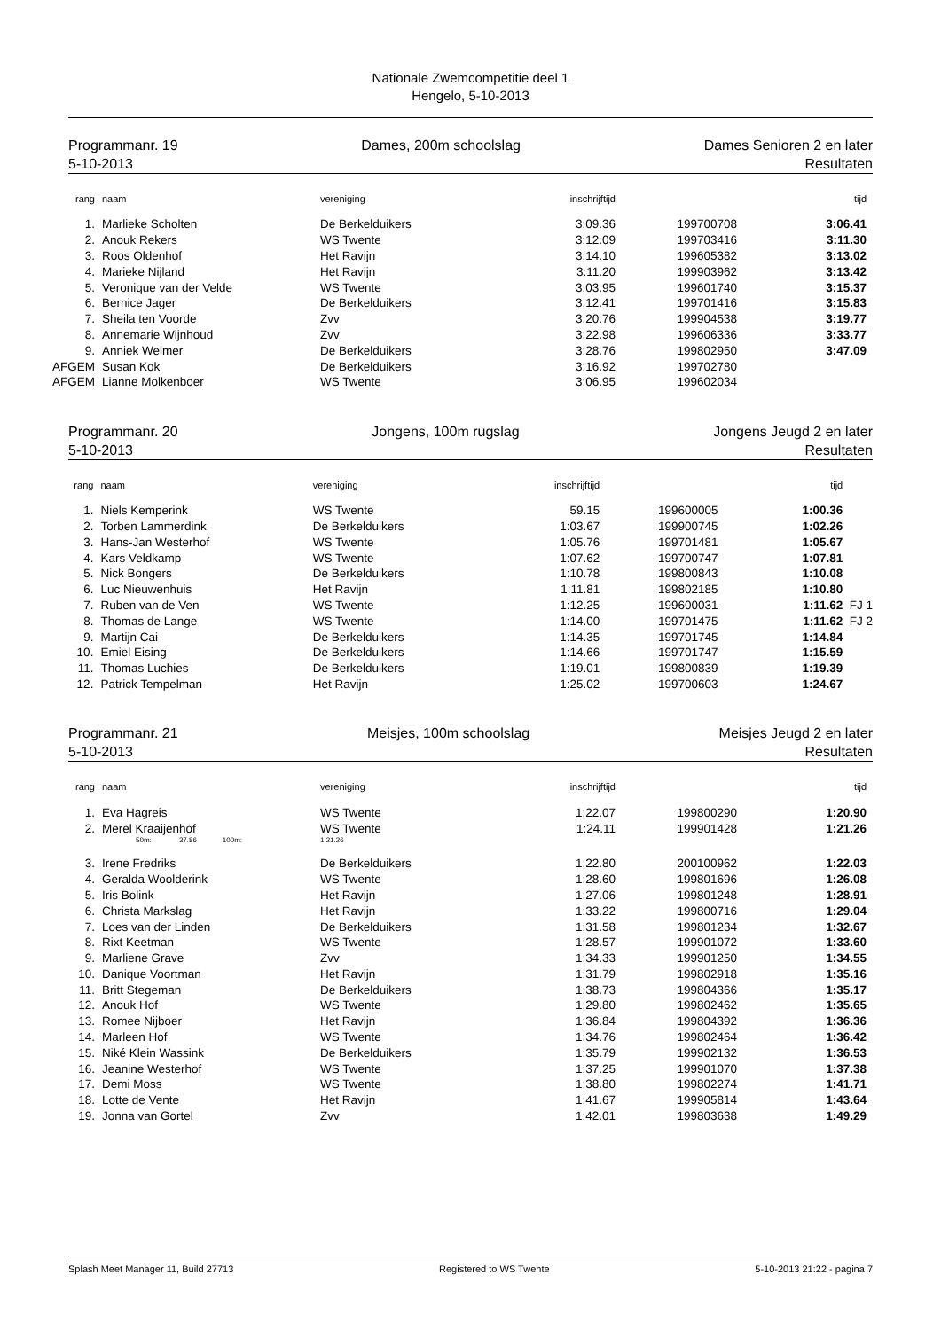Nationale Zwemcompetitie deel 1
Hengelo, 5-10-2013
Programmanr. 19
5-10-2013
Dames, 200m schoolslag Dames Senioren 2 en later
Resultaten
| rang | naam | vereniging | inschrijftijd | | tijd | |
| --- | --- | --- | --- | --- | --- | --- |
| 1. | Marlieke Scholten | De Berkelduikers | 3:09.36 | 199700708 | 3:06.41 | |
| 2. | Anouk Rekers | WS Twente | 3:12.09 | 199703416 | 3:11.30 | |
| 3. | Roos Oldenhof | Het Ravijn | 3:14.10 | 199605382 | 3:13.02 | |
| 4. | Marieke Nijland | Het Ravijn | 3:11.20 | 199903962 | 3:13.42 | |
| 5. | Veronique van der Velde | WS Twente | 3:03.95 | 199601740 | 3:15.37 | |
| 6. | Bernice Jager | De Berkelduikers | 3:12.41 | 199701416 | 3:15.83 | |
| 7. | Sheila ten Voorde | Zvv | 3:20.76 | 199904538 | 3:19.77 | |
| 8. | Annemarie Wijnhoud | Zvv | 3:22.98 | 199606336 | 3:33.77 | |
| 9. | Anniek Welmer | De Berkelduikers | 3:28.76 | 199802950 | 3:47.09 | |
| AFGEM | Susan Kok | De Berkelduikers | 3:16.92 | 199702780 | | |
| AFGEM | Lianne Molkenboer | WS Twente | 3:06.95 | 199602034 | | |
Programmanr. 20
5-10-2013
Jongens, 100m rugslag Jongens Jeugd 2 en later
Resultaten
| rang | naam | vereniging | inschrijftijd | | tijd | |
| --- | --- | --- | --- | --- | --- | --- |
| 1. | Niels Kemperink | WS Twente | 59.15 | 199600005 | 1:00.36 | |
| 2. | Torben Lammerdink | De Berkelduikers | 1:03.67 | 199900745 | 1:02.26 | |
| 3. | Hans-Jan Westerhof | WS Twente | 1:05.76 | 199701481 | 1:05.67 | |
| 4. | Kars Veldkamp | WS Twente | 1:07.62 | 199700747 | 1:07.81 | |
| 5. | Nick Bongers | De Berkelduikers | 1:10.78 | 199800843 | 1:10.08 | |
| 6. | Luc Nieuwenhuis | Het Ravijn | 1:11.81 | 199802185 | 1:10.80 | |
| 7. | Ruben van de Ven | WS Twente | 1:12.25 | 199600031 | 1:11.62 | FJ 1 |
| 8. | Thomas de Lange | WS Twente | 1:14.00 | 199701475 | 1:11.62 | FJ 2 |
| 9. | Martijn Cai | De Berkelduikers | 1:14.35 | 199701745 | 1:14.84 | |
| 10. | Emiel Eising | De Berkelduikers | 1:14.66 | 199701747 | 1:15.59 | |
| 11. | Thomas Luchies | De Berkelduikers | 1:19.01 | 199800839 | 1:19.39 | |
| 12. | Patrick Tempelman | Het Ravijn | 1:25.02 | 199700603 | 1:24.67 | |
Programmanr. 21
5-10-2013
Meisjes, 100m schoolslag Meisjes Jeugd 2 en later
Resultaten
| rang | naam | vereniging | inschrijftijd | | tijd | |
| --- | --- | --- | --- | --- | --- | --- |
| 1. | Eva Hagreis | WS Twente | 1:22.07 | 199800290 | 1:20.90 | |
| 2. | Merel Kraaijenhof | WS Twente | 1:24.11 | 199901428 | 1:21.26 | |
| | 50m: 37.86 100m: | 1:21.26 | | | | |
| 3. | Irene Fredriks | De Berkelduikers | 1:22.80 | 200100962 | 1:22.03 | |
| 4. | Geralda Woolderink | WS Twente | 1:28.60 | 199801696 | 1:26.08 | |
| 5. | Iris Bolink | Het Ravijn | 1:27.06 | 199801248 | 1:28.91 | |
| 6. | Christa Markslag | Het Ravijn | 1:33.22 | 199800716 | 1:29.04 | |
| 7. | Loes van der Linden | De Berkelduikers | 1:31.58 | 199801234 | 1:32.67 | |
| 8. | Rixt Keetman | WS Twente | 1:28.57 | 199901072 | 1:33.60 | |
| 9. | Marliene Grave | Zvv | 1:34.33 | 199901250 | 1:34.55 | |
| 10. | Danique Voortman | Het Ravijn | 1:31.79 | 199802918 | 1:35.16 | |
| 11. | Britt Stegeman | De Berkelduikers | 1:38.73 | 199804366 | 1:35.17 | |
| 12. | Anouk Hof | WS Twente | 1:29.80 | 199802462 | 1:35.65 | |
| 13. | Romee Nijboer | Het Ravijn | 1:36.84 | 199804392 | 1:36.36 | |
| 14. | Marleen Hof | WS Twente | 1:34.76 | 199802464 | 1:36.42 | |
| 15. | Niké Klein Wassink | De Berkelduikers | 1:35.79 | 199902132 | 1:36.53 | |
| 16. | Jeanine Westerhof | WS Twente | 1:37.25 | 199901070 | 1:37.38 | |
| 17. | Demi Moss | WS Twente | 1:38.80 | 199802274 | 1:41.71 | |
| 18. | Lotte de Vente | Het Ravijn | 1:41.67 | 199905814 | 1:43.64 | |
| 19. | Jonna van Gortel | Zvv | 1:42.01 | 199803638 | 1:49.29 | |
Splash Meet Manager 11, Build 27713 Registered to WS Twente 5-10-2013 21:22 - pagina 7